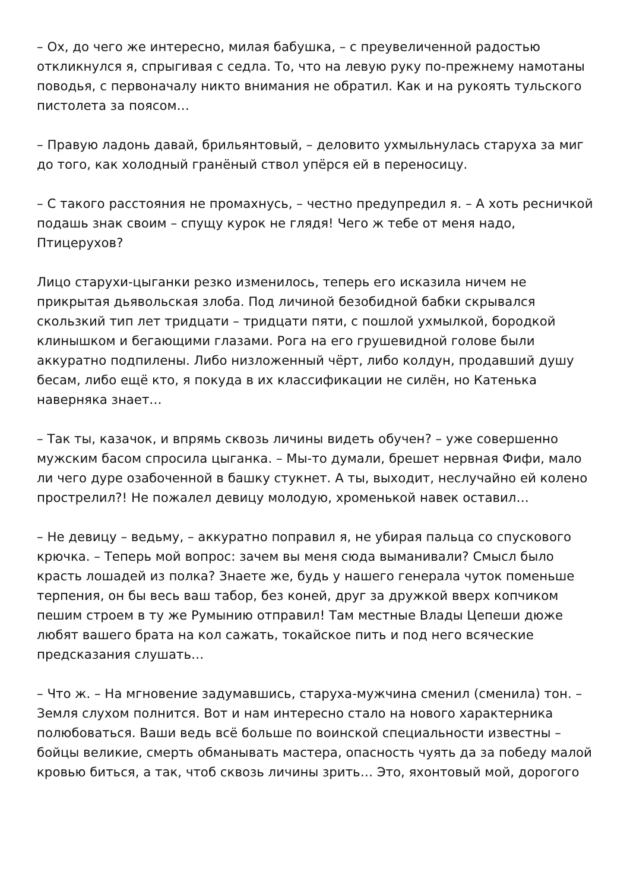– Ох, до чего же интересно, милая бабушка, – с преувеличенной радостью откликнулся я, спрыгивая с седла. То, что на левую руку по-прежнему намотаны поводья, с первоначалу никто внимания не обратил. Как и на рукоять тульского пистолета за поясом…
– Правую ладонь давай, брильянтовый, – деловито ухмыльнулась старуха за миг до того, как холодный гранёный ствол упёрся ей в переносицу.
– С такого расстояния не промахнусь, – честно предупредил я. – А хоть ресничкой подашь знак своим – спущу курок не глядя! Чего ж тебе от меня надо, Птицерухов?
Лицо старухи-цыганки резко изменилось, теперь его исказила ничем не прикрытая дьявольская злоба. Под личиной безобидной бабки скрывался скользкий тип лет тридцати – тридцати пяти, с пошлой ухмылкой, бородкой клинышком и бегающими глазами. Рога на его грушевидной голове были аккуратно подпилены. Либо низложенный чёрт, либо колдун, продавший душу бесам, либо ещё кто, я покуда в их классификации не силён, но Катенька наверняка знает…
– Так ты, казачок, и впрямь сквозь личины видеть обучен? – уже совершенно мужским басом спросила цыганка. – Мы-то думали, брешет нервная Фифи, мало ли чего дуре озабоченной в башку стукнет. А ты, выходит, неслучайно ей колено прострелил?! Не пожалел девицу молодую, хроменькой навек оставил…
– Не девицу – ведьму, – аккуратно поправил я, не убирая пальца со спускового крючка. – Теперь мой вопрос: зачем вы меня сюда выманивали? Смысл было красть лошадей из полка? Знаете же, будь у нашего генерала чуток поменьше терпения, он бы весь ваш табор, без коней, друг за дружкой вверх копчиком пешим строем в ту же Румынию отправил! Там местные Влады Цепеши дюже любят вашего брата на кол сажать, токайское пить и под него всяческие предсказания слушать…
– Что ж. – На мгновение задумавшись, старуха-мужчина сменил (сменила) тон. – Земля слухом полнится. Вот и нам интересно стало на нового характерника полюбоваться. Ваши ведь всё больше по воинской специальности известны – бойцы великие, смерть обманывать мастера, опасность чуять да за победу малой кровью биться, а так, чтоб сквозь личины зрить… Это, яхонтовый мой, дорогого